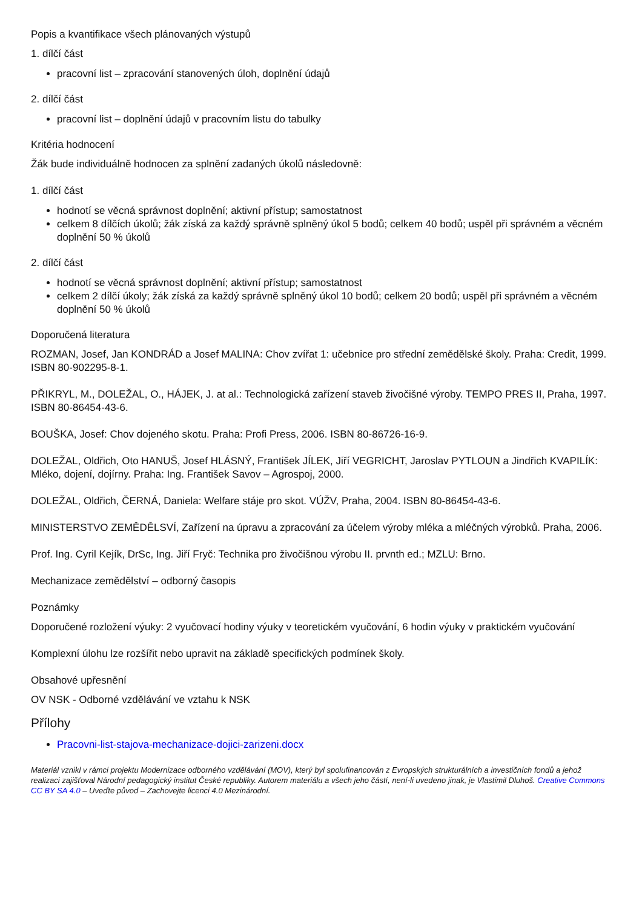Popis a kvantifikace všech plánovaných výstupů
1. dílčí část
pracovní list – zpracování stanovených úloh, doplnění údajů
2. dílčí část
pracovní list – doplnění údajů v pracovním listu do tabulky
Kritéria hodnocení
Žák bude individuálně hodnocen za splnění zadaných úkolů následovně:
1. dílčí část
hodnotí se věcná správnost doplnění; aktivní přístup; samostatnost
celkem 8 dílčích úkolů; žák získá za každý správně splněný úkol 5 bodů; celkem 40 bodů; uspěl při správném a věcném doplnění 50 % úkolů
2. dílčí část
hodnotí se věcná správnost doplnění; aktivní přístup; samostatnost
celkem 2 dílčí úkoly; žák získá za každý správně splněný úkol 10 bodů; celkem 20 bodů; uspěl při správném a věcném doplnění 50 % úkolů
Doporučená literatura
ROZMAN, Josef, Jan KONDRÁD a Josef MALINA: Chov zvířat 1: učebnice pro střední zemědělské školy. Praha: Credit, 1999. ISBN 80-902295-8-1.
PŘIKRYL, M., DOLEŽAL, O., HÁJEK, J. at al.: Technologická zařízení staveb živočišné výroby. TEMPO PRES II, Praha, 1997. ISBN 80-86454-43-6.
BOUŠKA, Josef: Chov dojeného skotu. Praha: Profi Press, 2006. ISBN 80-86726-16-9.
DOLEŽAL, Oldřich, Oto HANUŠ, Josef HLÁSNÝ, František JÍLEK, Jiří VEGRICHT, Jaroslav PYTLOUN a Jindřich KVAPILÍK: Mléko, dojení, dojírny. Praha: Ing. František Savov – Agrospoj, 2000.
DOLEŽAL, Oldřich, ČERNÁ, Daniela: Welfare stáje pro skot. VÚŽV, Praha, 2004. ISBN 80-86454-43-6.
MINISTERSTVO ZEMĚDĚLSVÍ, Zařízení na úpravu a zpracování za účelem výroby mléka a mléčných výrobků. Praha, 2006.
Prof. Ing. Cyril Kejík, DrSc, Ing. Jiří Fryč: Technika pro živočišnou výrobu II. prvnth ed.; MZLU: Brno.
Mechanizace zemědělství – odborný časopis
Poznámky
Doporučené rozložení výuky: 2 vyučovací hodiny výuky v teoretickém vyučování, 6 hodin výuky v praktickém vyučování
Komplexní úlohu lze rozšířit nebo upravit na základě specifických podmínek školy.
Obsahové upřesnění
OV NSK - Odborné vzdělávání ve vztahu k NSK
Přílohy
Pracovni-list-stajova-mechanizace-dojici-zarizeni.docx
Materiál vznikl v rámci projektu Modernizace odborného vzdělávání (MOV), který byl spolufinancován z Evropských strukturálních a investičních fondů a jehož realizaci zajišťoval Národní pedagogický institut České republiky. Autorem materiálu a všech jeho částí, není-li uvedeno jinak, je Vlastimil Dluhoš. Creative Commons CC BY SA 4.0 – Uveďte původ – Zachovejte licenci 4.0 Mezinárodní.